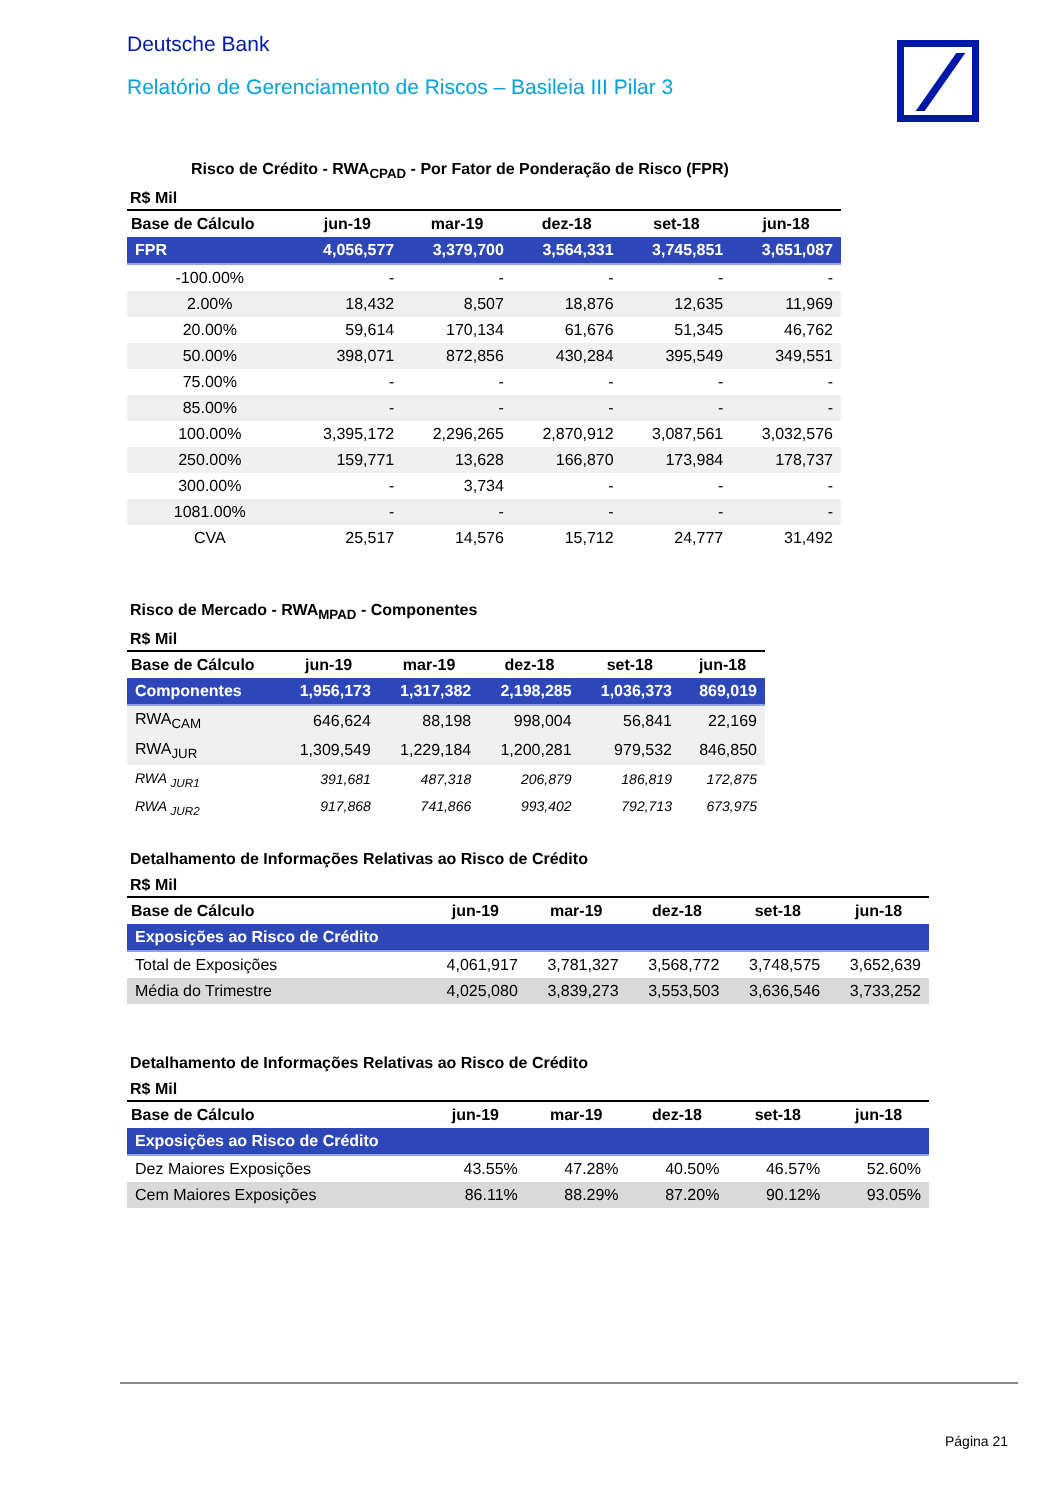Deutsche Bank
Relatório de Gerenciamento de Riscos – Basileia III Pilar 3
Risco de Crédito - RWA<sub>CPAD</sub> - Por Fator de Ponderação de Risco (FPR)
R$ Mil
| Base de Cálculo | jun-19 | mar-19 | dez-18 | set-18 | jun-18 |
| --- | --- | --- | --- | --- | --- |
| FPR | 4,056,577 | 3,379,700 | 3,564,331 | 3,745,851 | 3,651,087 |
| -100.00% | - | - | - | - | - |
| 2.00% | 18,432 | 8,507 | 18,876 | 12,635 | 11,969 |
| 20.00% | 59,614 | 170,134 | 61,676 | 51,345 | 46,762 |
| 50.00% | 398,071 | 872,856 | 430,284 | 395,549 | 349,551 |
| 75.00% | - | - | - | - | - |
| 85.00% | - | - | - | - | - |
| 100.00% | 3,395,172 | 2,296,265 | 2,870,912 | 3,087,561 | 3,032,576 |
| 250.00% | 159,771 | 13,628 | 166,870 | 173,984 | 178,737 |
| 300.00% | - | 3,734 | - | - | - |
| 1081.00% | - | - | - | - | - |
| CVA | 25,517 | 14,576 | 15,712 | 24,777 | 31,492 |
Risco de Mercado - RWA<sub>MPAD</sub> - Componentes
R$ Mil
| Base de Cálculo | jun-19 | mar-19 | dez-18 | set-18 | jun-18 |
| --- | --- | --- | --- | --- | --- |
| Componentes | 1,956,173 | 1,317,382 | 2,198,285 | 1,036,373 | 869,019 |
| RWA<sub>CAM</sub> | 646,624 | 88,198 | 998,004 | 56,841 | 22,169 |
| RWA<sub>JUR</sub> | 1,309,549 | 1,229,184 | 1,200,281 | 979,532 | 846,850 |
| RWA <sub>JUR1</sub> | 391,681 | 487,318 | 206,879 | 186,819 | 172,875 |
| RWA <sub>JUR2</sub> | 917,868 | 741,866 | 993,402 | 792,713 | 673,975 |
Detalhamento de Informações Relativas ao Risco de Crédito
R$ Mil
| Base de Cálculo | jun-19 | mar-19 | dez-18 | set-18 | jun-18 |
| --- | --- | --- | --- | --- | --- |
| Exposições ao Risco de Crédito | | | | | |
| Total de Exposições | 4,061,917 | 3,781,327 | 3,568,772 | 3,748,575 | 3,652,639 |
| Média do Trimestre | 4,025,080 | 3,839,273 | 3,553,503 | 3,636,546 | 3,733,252 |
Detalhamento de Informações Relativas ao Risco de Crédito
R$ Mil
| Base de Cálculo | jun-19 | mar-19 | dez-18 | set-18 | jun-18 |
| --- | --- | --- | --- | --- | --- |
| Exposições ao Risco de Crédito | | | | | |
| Dez Maiores Exposições | 43.55% | 47.28% | 40.50% | 46.57% | 52.60% |
| Cem Maiores Exposições | 86.11% | 88.29% | 87.20% | 90.12% | 93.05% |
Página 21